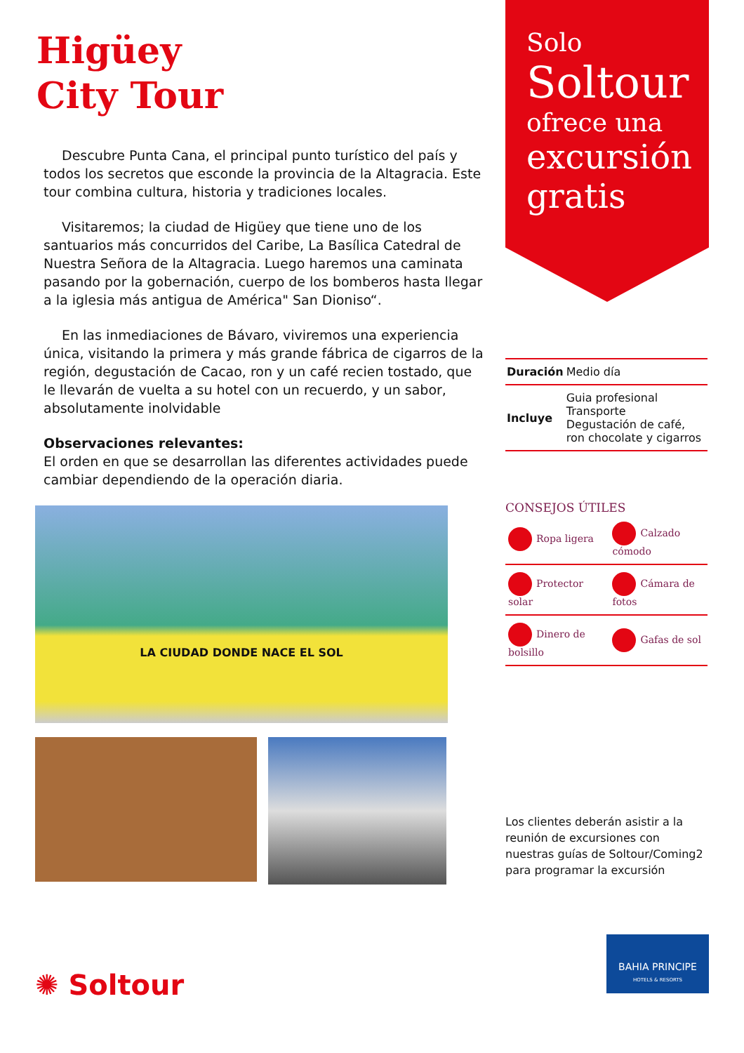Higüey
City Tour
Descubre Punta Cana, el principal punto turístico del país y todos los secretos que esconde la provincia de la Altagracia. Este tour combina cultura, historia y tradiciones locales.
Visitaremos; la ciudad de Higüey que tiene uno de los santuarios más concurridos del Caribe, La Basílica Catedral de Nuestra Señora de la Altagracia. Luego haremos una caminata pasando por la gobernación, cuerpo de los bomberos hasta llegar a la iglesia más antigua de América" San Dioniso“.
En las inmediaciones de Bávaro, viviremos una experiencia única, visitando la primera y más grande fábrica de cigarros de la región, degustación de Cacao, ron y un café recien tostado, que le llevarán de vuelta a su hotel con un recuerdo, y un sabor, absolutamente inolvidable
Observaciones relevantes:
El orden en que se desarrollan las diferentes actividades puede cambiar dependiendo de la operación diaria.
LA CIUDAD DONDE NACE EL SOL
✺ Soltour
Solo
Soltour
ofrece una
excursión
gratis
| Duración | Medio día |
| Incluye | Guia profesional Transporte Degustación de café, ron chocolate y cigarros |
CONSEJOS ÚTILES
| Ropa ligera | Calzado cómodo |
| Protector solar | Cámara de fotos |
| Dinero de bolsillo | Gafas de sol |
Los clientes deberán asistir a la reunión de excursiones con nuestras guías de Soltour/Coming2 para programar la excursión
BAHIA PRINCIPE
HOTELS & RESORTS